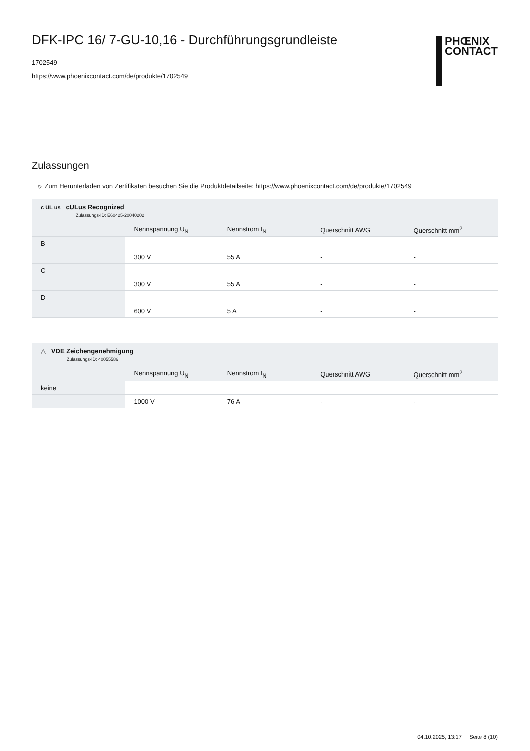DFK-IPC 16/ 7-GU-10,16 - Durchführungsgrundleiste
1702549
https://www.phoenixcontact.com/de/produkte/1702549
PHŒNIX
CONTACT
Zulassungen
☼ Zum Herunterladen von Zertifikaten besuchen Sie die Produktdetailseite: https://www.phoenixcontact.com/de/produkte/1702549
| c UL us cULus Recognized Zulassungs-ID: E60425-20040202 | | | | |
| | Nennspannung U<sub>N</sub> | Nennstrom I<sub>N</sub> | Querschnitt AWG | Querschnitt mm<sup>2</sup> |
| B | | | | |
| | 300 V | 55 A | - | - |
| C | | | | |
| | 300 V | 55 A | - | - |
| D | | | | |
| | 600 V | 5 A | - | - |
| △ VDE Zeichengenehmigung Zulassungs-ID: 40055586 | | | | |
| | Nennspannung U<sub>N</sub> | Nennstrom I<sub>N</sub> | Querschnitt AWG | Querschnitt mm<sup>2</sup> |
| keine | | | | |
| | 1000 V | 76 A | - | - |
04.10.2025, 13:17 Seite 8 (10)